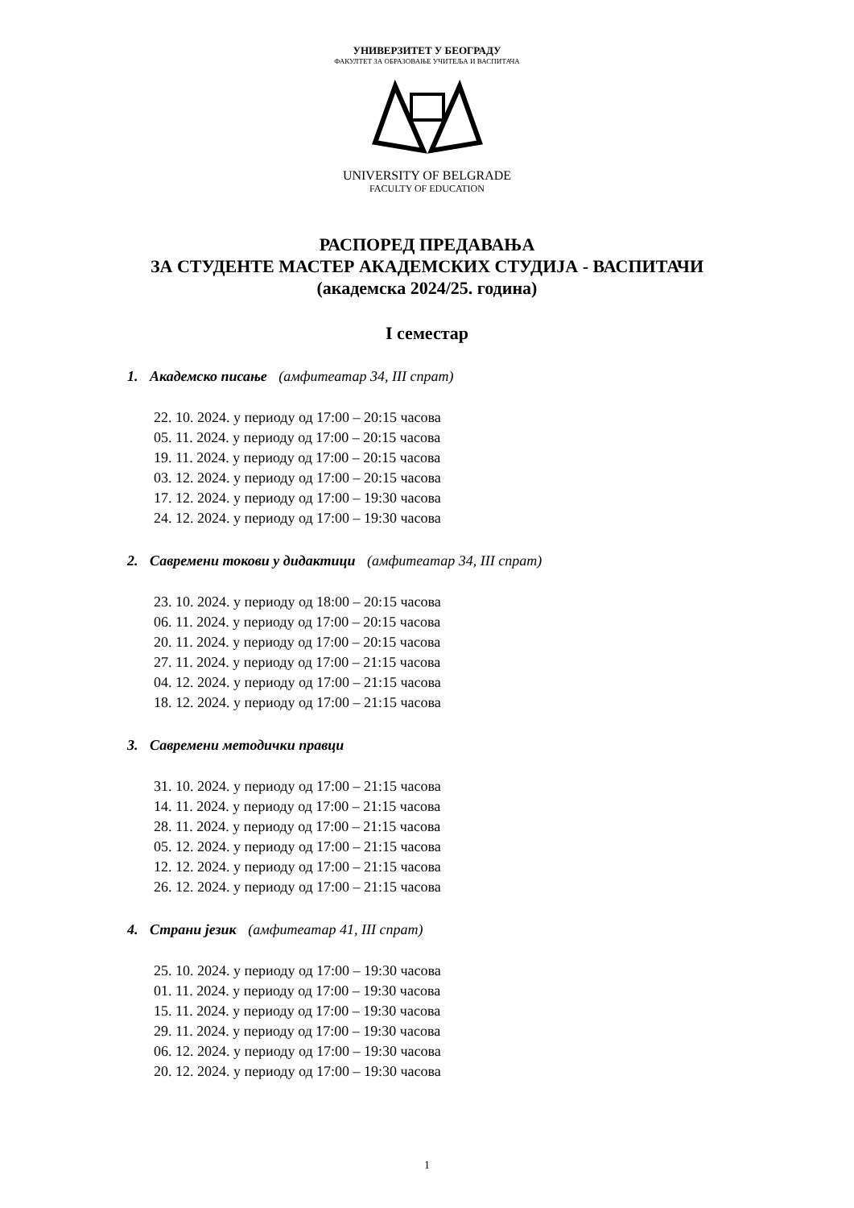УНИВЕРЗИТЕТ У БЕОГРАДУ
ФАКУЛТЕТ ЗА ОБРАЗОВАЊЕ УЧИТЕЉА И ВАСПИТАЧА
UNIVERSITY OF BELGRADE
FACULTY OF EDUCATION
РАСПОРЕД ПРЕДАВАЊА
ЗА СТУДЕНТЕ МАСТЕР АКАДЕМСКИХ СТУДИЈА - ВАСПИТАЧИ
(академска 2024/25. година)
I семестар
1. Академско писање (амфитеатар 34, III спрат)
22. 10. 2024. у периоду од 17:00 – 20:15 часова
05. 11. 2024. у периоду од 17:00 – 20:15 часова
19. 11. 2024. у периоду од 17:00 – 20:15 часова
03. 12. 2024. у периоду од 17:00 – 20:15 часова
17. 12. 2024. у периоду од 17:00 – 19:30 часова
24. 12. 2024. у периоду од 17:00 – 19:30 часова
2. Савремени токови у дидактици (амфитеатар 34, III спрат)
23. 10. 2024. у периоду од 18:00 – 20:15 часова
06. 11. 2024. у периоду од 17:00 – 20:15 часова
20. 11. 2024. у периоду од 17:00 – 20:15 часова
27. 11. 2024. у периоду од 17:00 – 21:15 часова
04. 12. 2024. у периоду од 17:00 – 21:15 часова
18. 12. 2024. у периоду од 17:00 – 21:15 часова
3. Савремени методички правци
31. 10. 2024. у периоду од 17:00 – 21:15 часова
14. 11. 2024. у периоду од 17:00 – 21:15 часова
28. 11. 2024. у периоду од 17:00 – 21:15 часова
05. 12. 2024. у периоду од 17:00 – 21:15 часова
12. 12. 2024. у периоду од 17:00 – 21:15 часова
26. 12. 2024. у периоду од 17:00 – 21:15 часова
4. Страни језик (амфитеатар 41, III спрат)
25. 10. 2024. у периоду од 17:00 – 19:30 часова
01. 11. 2024. у периоду од 17:00 – 19:30 часова
15. 11. 2024. у периоду од 17:00 – 19:30 часова
29. 11. 2024. у периоду од 17:00 – 19:30 часова
06. 12. 2024. у периоду од 17:00 – 19:30 часова
20. 12. 2024. у периоду од 17:00 – 19:30 часова
1